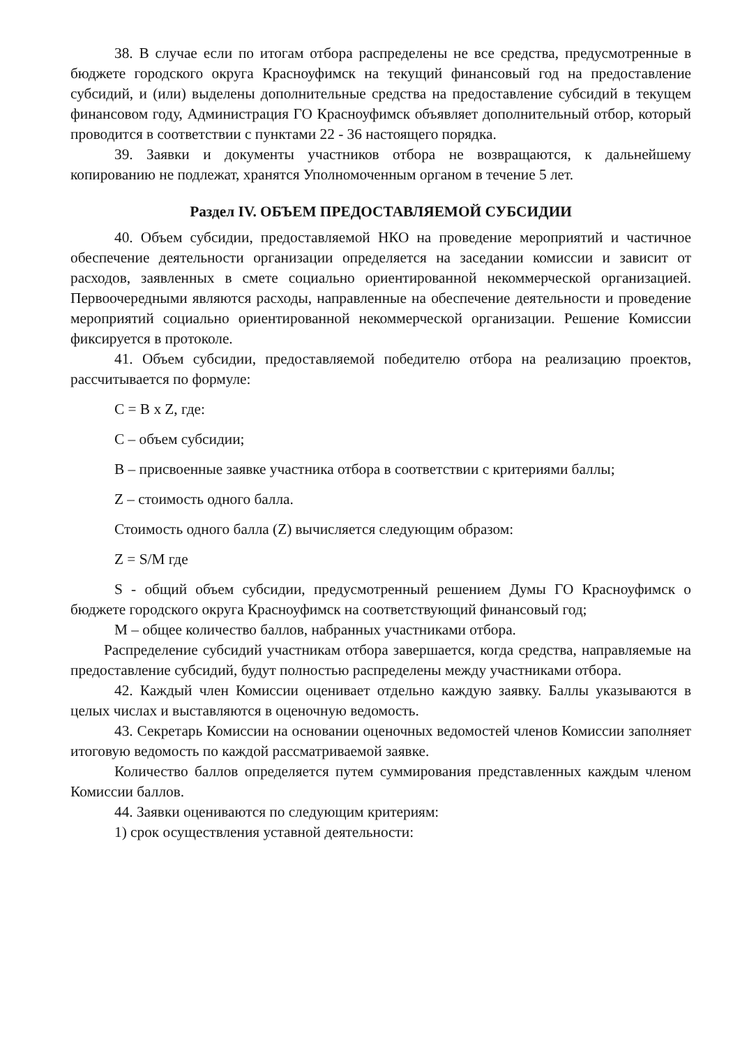38. В случае если по итогам отбора распределены не все средства, предусмотренные в бюджете городского округа Красноуфимск на текущий финансовый год на предоставление субсидий, и (или) выделены дополнительные средства на предоставление субсидий в текущем финансовом году, Администрация ГО Красноуфимск объявляет дополнительный отбор, который проводится в соответствии с пунктами 22 - 36 настоящего порядка.
39. Заявки и документы участников отбора не возвращаются, к дальнейшему копированию не подлежат, хранятся Уполномоченным органом в течение 5 лет.
Раздел IV. ОБЪЕМ ПРЕДОСТАВЛЯЕМОЙ СУБСИДИИ
40. Объем субсидии, предоставляемой НКО на проведение мероприятий и частичное обеспечение деятельности организации определяется на заседании комиссии и зависит от расходов, заявленных в смете социально ориентированной некоммерческой организацией. Первоочередными являются расходы, направленные на обеспечение деятельности и проведение мероприятий социально ориентированной некоммерческой организации. Решение Комиссии фиксируется в протоколе.
41. Объем субсидии, предоставляемой победителю отбора на реализацию проектов, рассчитывается по формуле:
С = В х Z, где:
С – объем субсидии;
В – присвоенные заявке участника отбора в соответствии с критериями баллы;
Z – стоимость одного балла.
Стоимость одного балла (Z) вычисляется следующим образом:
Z = S/M где
S - общий объем субсидии, предусмотренный решением Думы ГО Красноуфимск о бюджете городского округа Красноуфимск на соответствующий финансовый год;
М – общее количество баллов, набранных участниками отбора.
Распределение субсидий участникам отбора завершается, когда средства, направляемые на предоставление субсидий, будут полностью распределены между участниками отбора.
42. Каждый член Комиссии оценивает отдельно каждую заявку. Баллы указываются в целых числах и выставляются в оценочную ведомость.
43. Секретарь Комиссии на основании оценочных ведомостей членов Комиссии заполняет итоговую ведомость по каждой рассматриваемой заявке.
Количество баллов определяется путем суммирования представленных каждым членом Комиссии баллов.
44. Заявки оцениваются по следующим критериям:
1) срок осуществления уставной деятельности: